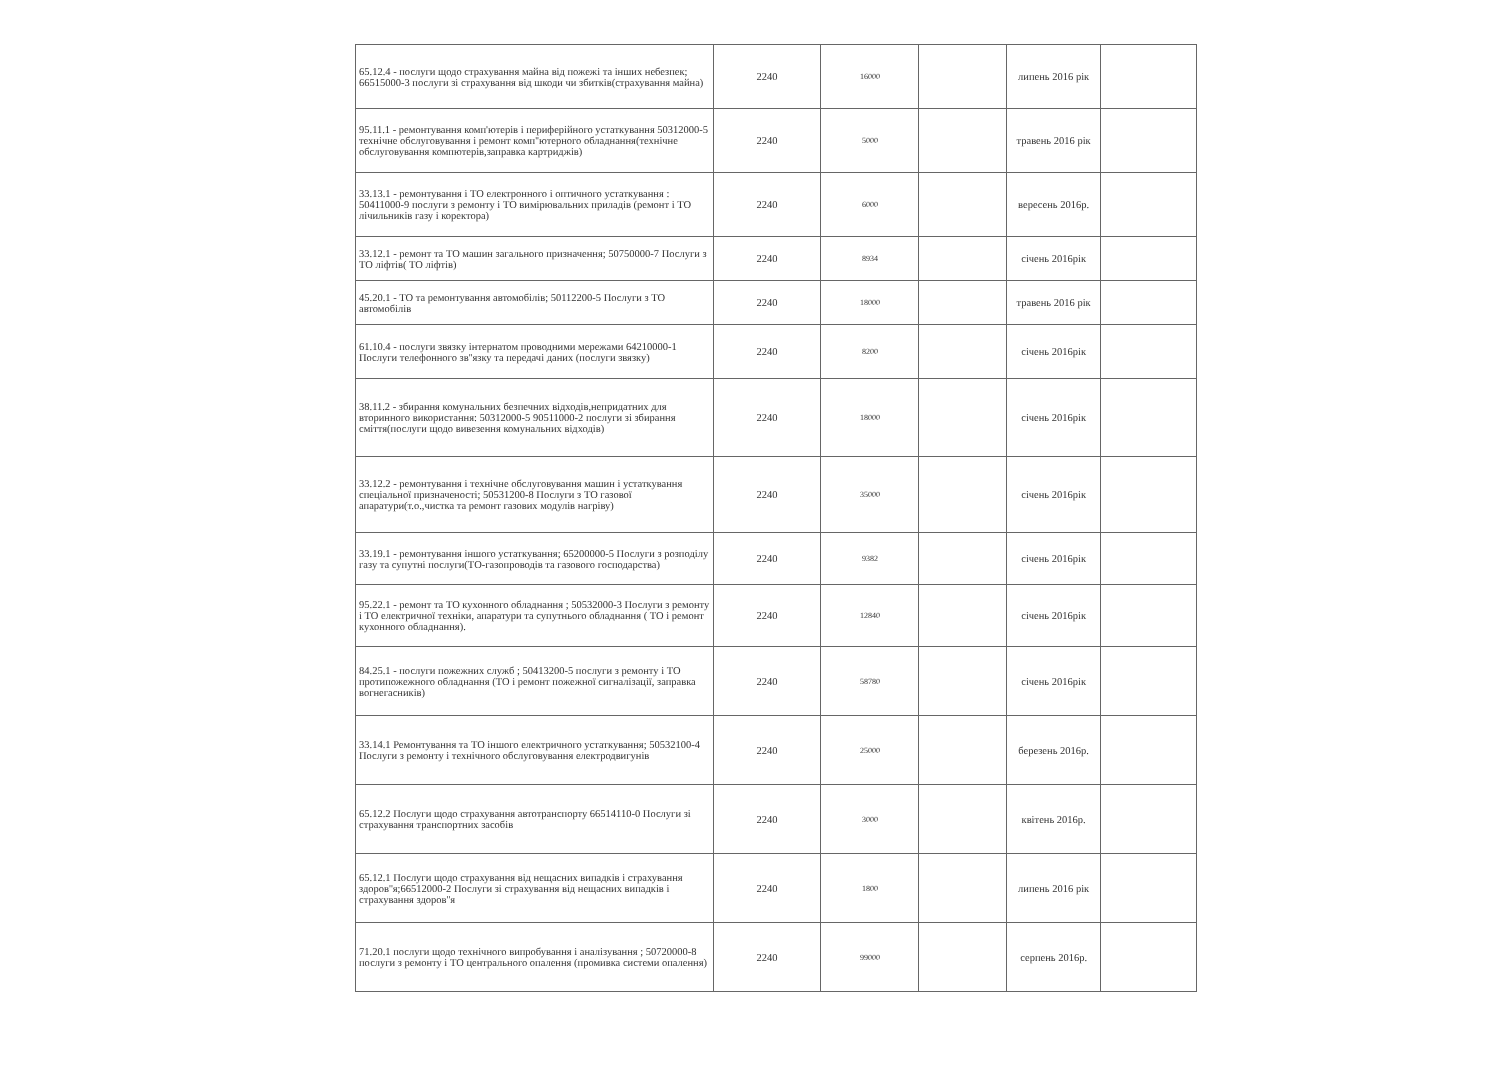| 65.12.4 - послуги щодо страхування майна від пожежі та інших небезпек; 66515000-3 послуги зі страхування від шкоди чи збитків(страхування майна) | 2240 | 16000 | | липень 2016 рік | |
| 95.11.1 - ремонтування комп'ютерів і периферійного устаткування 50312000-5 технічне обслуговування і ремонт комп''ютерного обладнання(технічне обслуговування компютерів,заправка картриджів) | 2240 | 5000 | | травень 2016 рік | |
| 33.13.1 - ремонтування і ТО електронного і оптичного устаткування : 50411000-9 послуги з ремонту і ТО вимірювальних приладів (ремонт і ТО лічильників газу і коректора) | 2240 | 6000 | | вересень 2016р. | |
| 33.12.1 - ремонт та ТО машин загального призначення; 50750000-7 Послуги з ТО ліфтів( ТО ліфтів) | 2240 | 8934 | | січень 2016рік | |
| 45.20.1 - ТО та ремонтування автомобілів; 50112200-5 Послуги з ТО автомобілів | 2240 | 18000 | | травень 2016 рік | |
| 61.10.4 - послуги звязку інтернатом проводними мережами 64210000-1 Послуги телефонного зв''язку та передачі даних (послуги звязку) | 2240 | 8200 | | січень 2016рік | |
| 38.11.2 - збирання комунальних безпечних відходів,непридатних для вторинного використання: 50312000-5 90511000-2 послуги зі збирання сміття(послуги щодо вивезення комунальних відходів) | 2240 | 18000 | | січень 2016рік | |
| 33.12.2 - ремонтування і технічне обслуговування машин і устаткування спеціальної призначеності; 50531200-8 Послуги з ТО газової апаратури(т.о.,чистка та ремонт газових модулів нагріву) | 2240 | 35000 | | січень 2016рік | |
| 33.19.1 - ремонтування іншого устаткування; 65200000-5 Послуги з розподілу газу та супутні послуги(ТО-газопроводів та газового господарства) | 2240 | 9382 | | січень 2016рік | |
| 95.22.1 - ремонт та ТО кухонного обладнання ; 50532000-3 Послуги з ремонту і ТО електричної техніки, апаратури та супутнього обладнання ( ТО і ремонт кухонного обладнання). | 2240 | 12840 | | січень 2016рік | |
| 84.25.1 - послуги пожежних служб ; 50413200-5 послуги з ремонту і ТО протипожежного обладнання (ТО і ремонт пожежної сигналізації, заправка вогнегасників) | 2240 | 58780 | | січень 2016рік | |
| 33.14.1 Ремонтування та ТО іншого електричного устаткування; 50532100-4 Послуги з ремонту і технічного обслуговування електродвигунів | 2240 | 25000 | | березень 2016р. | |
| 65.12.2 Послуги щодо страхування автотранспорту 66514110-0 Послуги зі страхування транспортних засобів | 2240 | 3000 | | квітень 2016р. | |
| 65.12.1 Послуги щодо страхування від нещасних випадків і страхування здоров''я;66512000-2 Послуги зі страхування від нещасних випадків і страхування здоров''я | 2240 | 1800 | | липень 2016 рік | |
| 71.20.1 послуги щодо технічного випробування і аналізування ; 50720000-8 послуги з ремонту і ТО центрального опалення (промивка системи опалення) | 2240 | 99000 | | серпень 2016р. | |